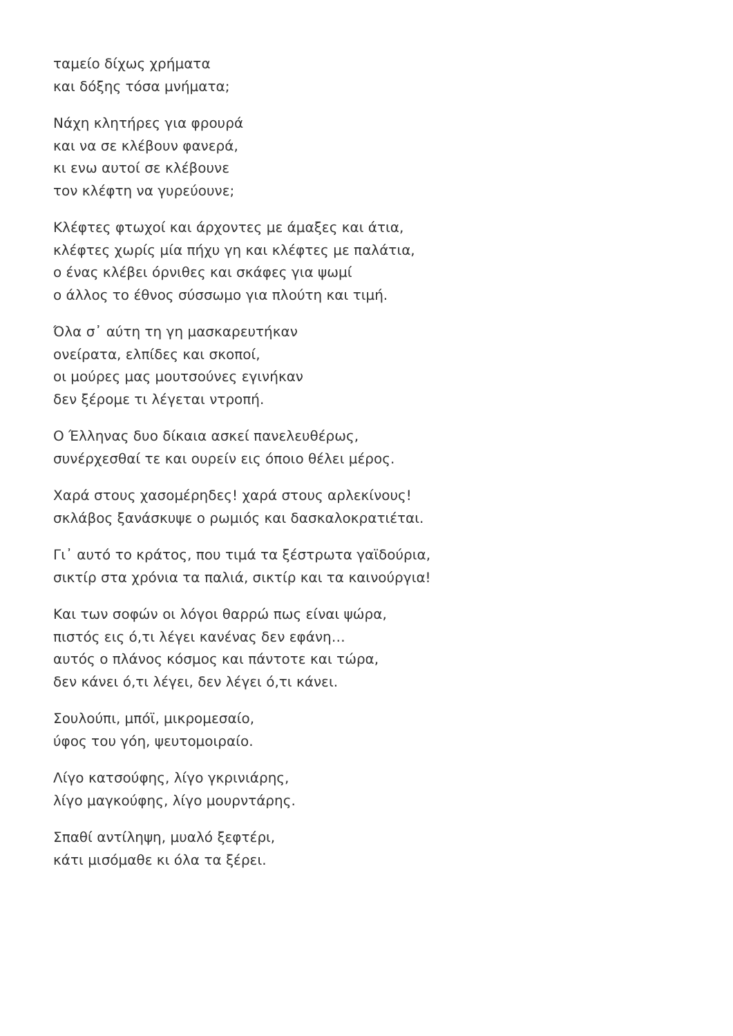ταμείο δίχως χρήματα
και δόξης τόσα μνήματα;
Νάχη κλητήρες για φρουρά
και να σε κλέβουν φανερά,
κι ενω αυτοί σε κλέβουνε
τον κλέφτη να γυρεύουνε;
Κλέφτες φτωχοί και άρχοντες με άμαξες και άτια,
κλέφτες χωρίς μία πήχυ γη και κλέφτες με παλάτια,
ο ένας κλέβει όρνιθες και σκάφες για ψωμί
ο άλλος το έθνος σύσσωμο για πλούτη και τιμή.
Όλα σ᾽ αύτη τη γη μασκαρευτήκαν
ονείρατα, ελπίδες και σκοποί,
οι μούρες μας μουτσούνες εγινήκαν
δεν ξέρομε τι λέγεται ντροπή.
Ο Έλληνας δυο δίκαια ασκεί πανελευθέρως,
συνέρχεσθαί τε και ουρείν εις όποιο θέλει μέρος.
Χαρά στους χασομέρηδες! χαρά στους αρλεκίνους!
σκλάβος ξανάσκυψε ο ρωμιός και δασκαλοκρατιέται.
Γι᾽ αυτό το κράτος, που τιμά τα ξέστρωτα γαϊδούρια,
σικτίρ στα χρόνια τα παλιά, σικτίρ και τα καινούργια!
Και των σοφών οι λόγοι θαρρώ πως είναι ψώρα,
πιστός εις ό,τι λέγει κανένας δεν εφάνη…
αυτός ο πλάνος κόσμος και πάντοτε και τώρα,
δεν κάνει ό,τι λέγει, δεν λέγει ό,τι κάνει.
Σουλούπι, μπόϊ, μικρομεσαίο,
ύφος του γόη, ψευτομοιραίο.
Λίγο κατσούφης, λίγο γκρινιάρης,
λίγο μαγκούφης, λίγο μουρντάρης.
Σπαθί αντίληψη, μυαλό ξεφτέρι,
κάτι μισόμαθε κι όλα τα ξέρει.